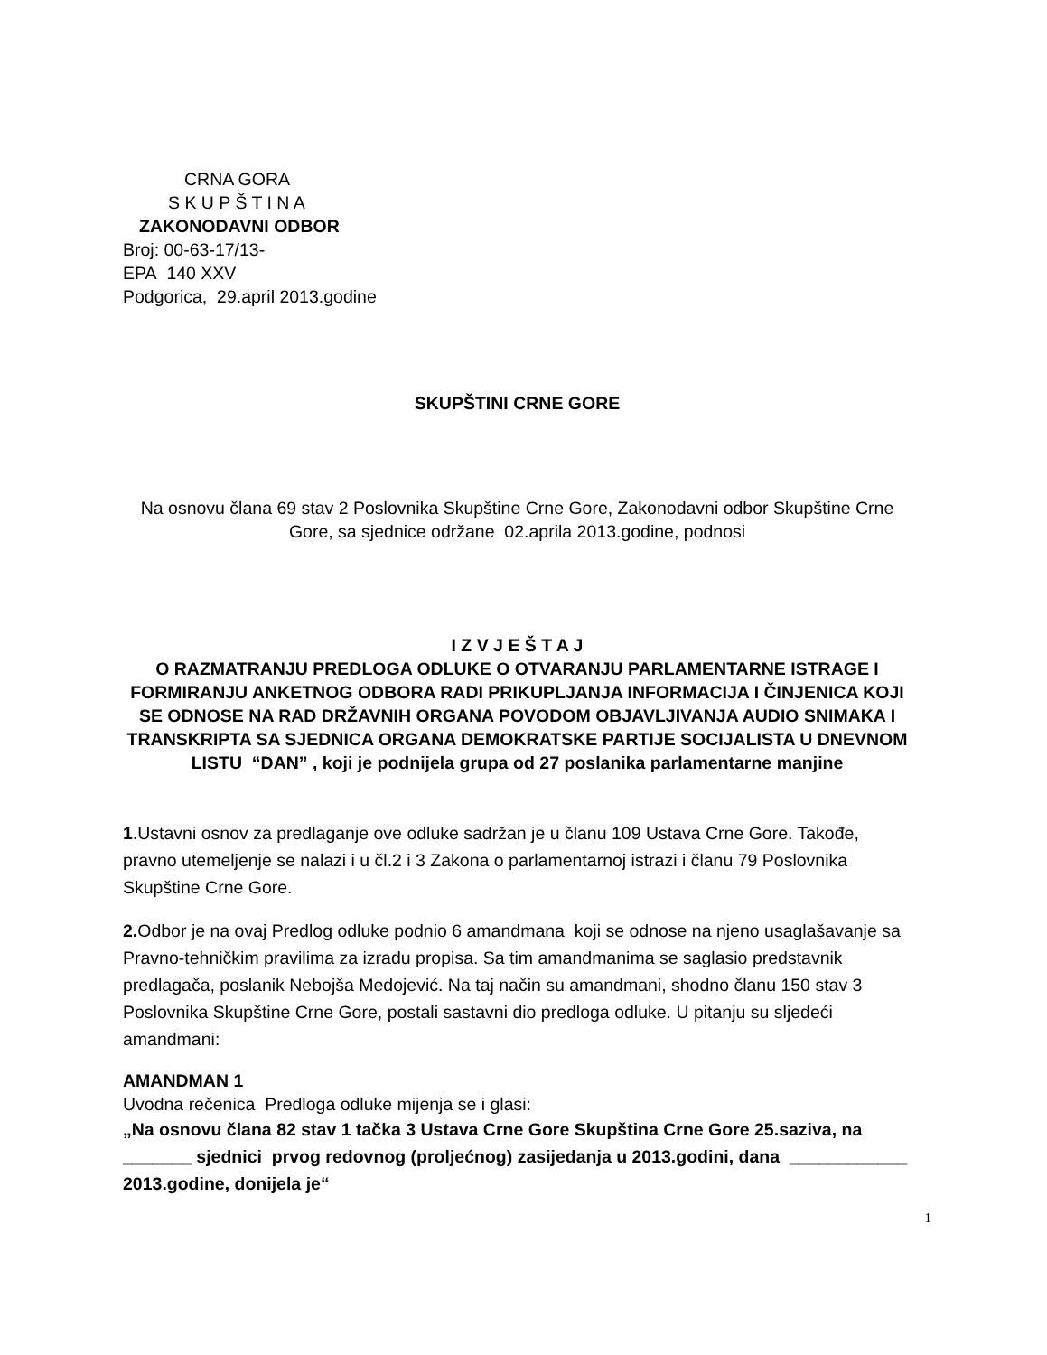CRNA GORA
S K U P Š T I N A
ZAKONODAVNI ODBOR
Broj: 00-63-17/13-
EPA 140 XXV
Podgorica, 29.april 2013.godine
SKUPŠTINI CRNE GORE
Na osnovu člana 69 stav 2 Poslovnika Skupštine Crne Gore, Zakonodavni odbor Skupštine Crne Gore, sa sjednice održane 02.aprila 2013.godine, podnosi
I Z V J E Š T A J
O RAZMATRANJU PREDLOGA ODLUKE O OTVARANJU PARLAMENTARNE ISTRAGE I FORMIRANJU ANKETNOG ODBORA RADI PRIKUPLJANJA INFORMACIJA I ČINJENICA KOJI SE ODNOSE NA RAD DRŽAVNIH ORGANA POVODOM OBJAVLJIVANJA AUDIO SNIMAKA I TRANSKRIPTA SA SJEDNICA ORGANA DEMOKRATSKE PARTIJE SOCIJALISTA U DNEVNOM LISTU “DAN” , koji je podnijela grupa od 27 poslanika parlamentarne manjine
1.Ustavni osnov za predlaganje ove odluke sadržan je u članu 109 Ustava Crne Gore. Takođe, pravno utemeljenje se nalazi i u čl.2 i 3 Zakona o parlamentarnoj istrazi i članu 79 Poslovnika Skupštine Crne Gore.
2. Odbor je na ovaj Predlog odluke podnio 6 amandmana koji se odnose na njeno usaglašavanje sa Pravno-tehničkim pravilima za izradu propisa. Sa tim amandmanima se saglasio predstavnik predlagača, poslanik Nebojša Medojević. Na taj način su amandmani, shodno članu 150 stav 3 Poslovnika Skupštine Crne Gore, postali sastavni dio predloga odluke. U pitanju su sljedeći amandmani:
AMANDMAN 1
Uvodna rečenica Predloga odluke mijenja se i glasi:
„Na osnovu člana 82 stav 1 tačka 3 Ustava Crne Gore Skupština Crne Gore 25.saziva, na _______ sjednici prvog redovnog (proljećnog) zasijedanja u 2013.godini, dana ____________ 2013.godine, donijela je“
1